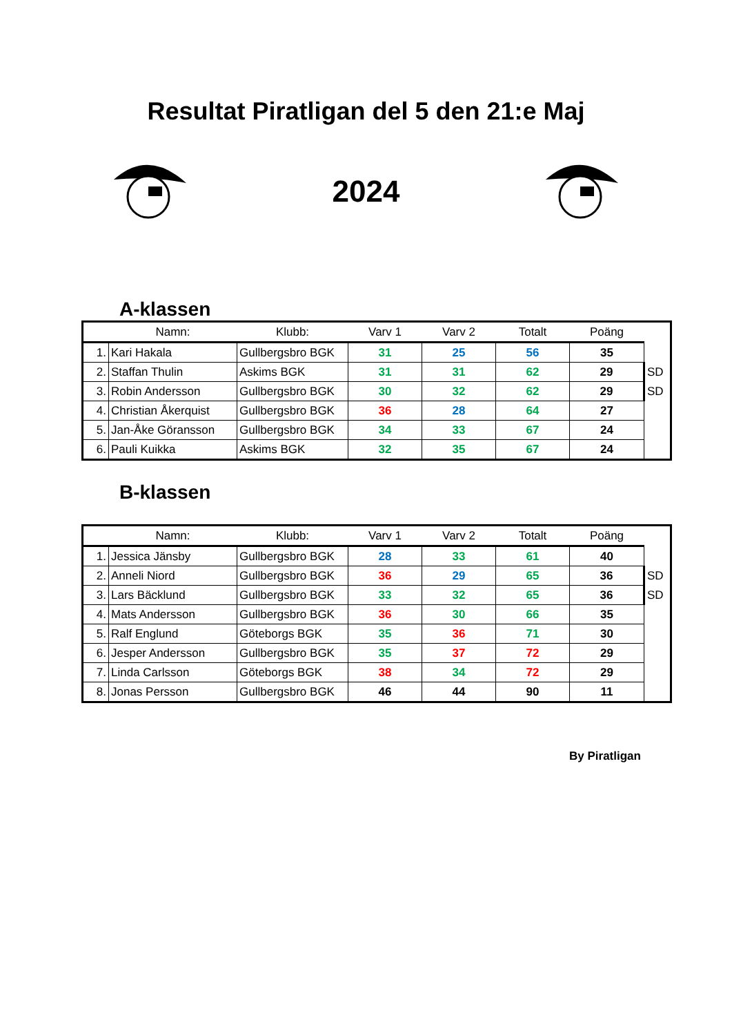Resultat Piratligan del 5 den 21:e Maj
2024
A-klassen
| | Namn: | Klubb: | Varv 1 | Varv 2 | Totalt | Poäng | |
| --- | --- | --- | --- | --- | --- | --- | --- |
| 1. | Kari Hakala | Gullbergsbro BGK | 31 | 25 | 56 | 35 | |
| 2. | Staffan Thulin | Askims BGK | 31 | 31 | 62 | 29 | SD |
| 3. | Robin Andersson | Gullbergsbro BGK | 30 | 32 | 62 | 29 | SD |
| 4. | Christian Åkerquist | Gullbergsbro BGK | 36 | 28 | 64 | 27 | |
| 5. | Jan-Åke Göransson | Gullbergsbro BGK | 34 | 33 | 67 | 24 | |
| 6. | Pauli Kuikka | Askims BGK | 32 | 35 | 67 | 24 | |
B-klassen
| | Namn: | Klubb: | Varv 1 | Varv 2 | Totalt | Poäng | |
| --- | --- | --- | --- | --- | --- | --- | --- |
| 1. | Jessica Jänsby | Gullbergsbro BGK | 28 | 33 | 61 | 40 | |
| 2. | Anneli Niord | Gullbergsbro BGK | 36 | 29 | 65 | 36 | SD |
| 3. | Lars Bäcklund | Gullbergsbro BGK | 33 | 32 | 65 | 36 | SD |
| 4. | Mats Andersson | Gullbergsbro BGK | 36 | 30 | 66 | 35 | |
| 5. | Ralf Englund | Göteborgs BGK | 35 | 36 | 71 | 30 | |
| 6. | Jesper Andersson | Gullbergsbro BGK | 35 | 37 | 72 | 29 | |
| 7. | Linda Carlsson | Göteborgs BGK | 38 | 34 | 72 | 29 | |
| 8. | Jonas Persson | Gullbergsbro BGK | 46 | 44 | 90 | 11 | |
By Piratligan